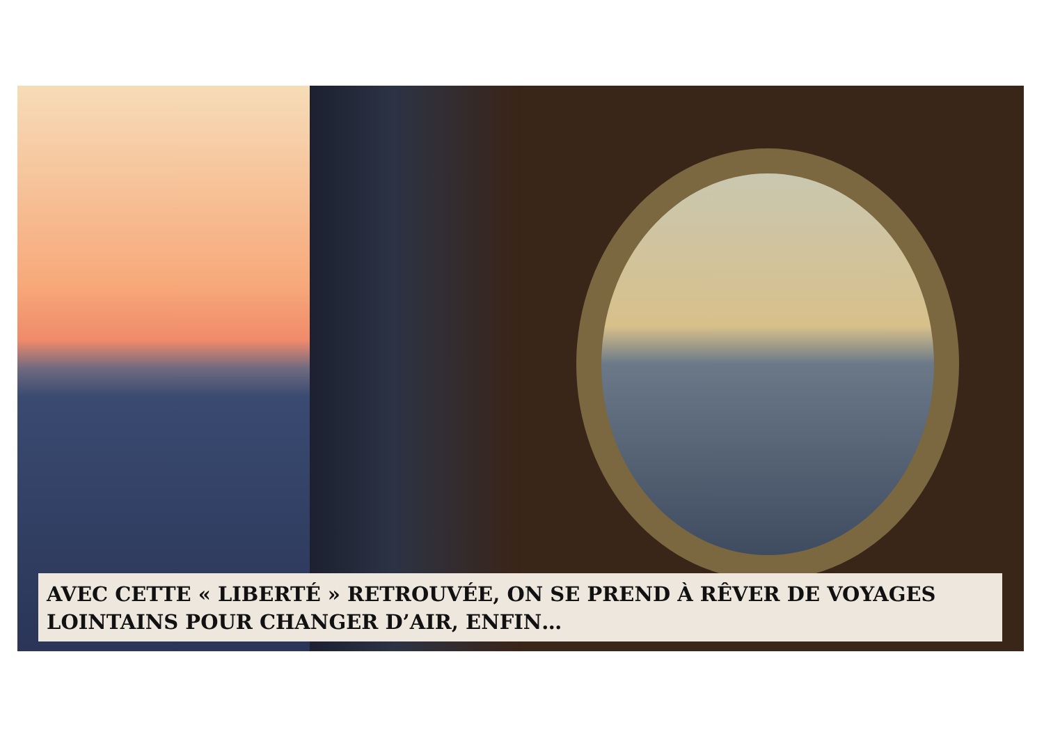AVEC CETTE « LIBERTÉ » RETROUVÉE, ON SE PREND À RÊVER DE VOYAGES LOINTAINS POUR CHANGER D’AIR, ENFIN…